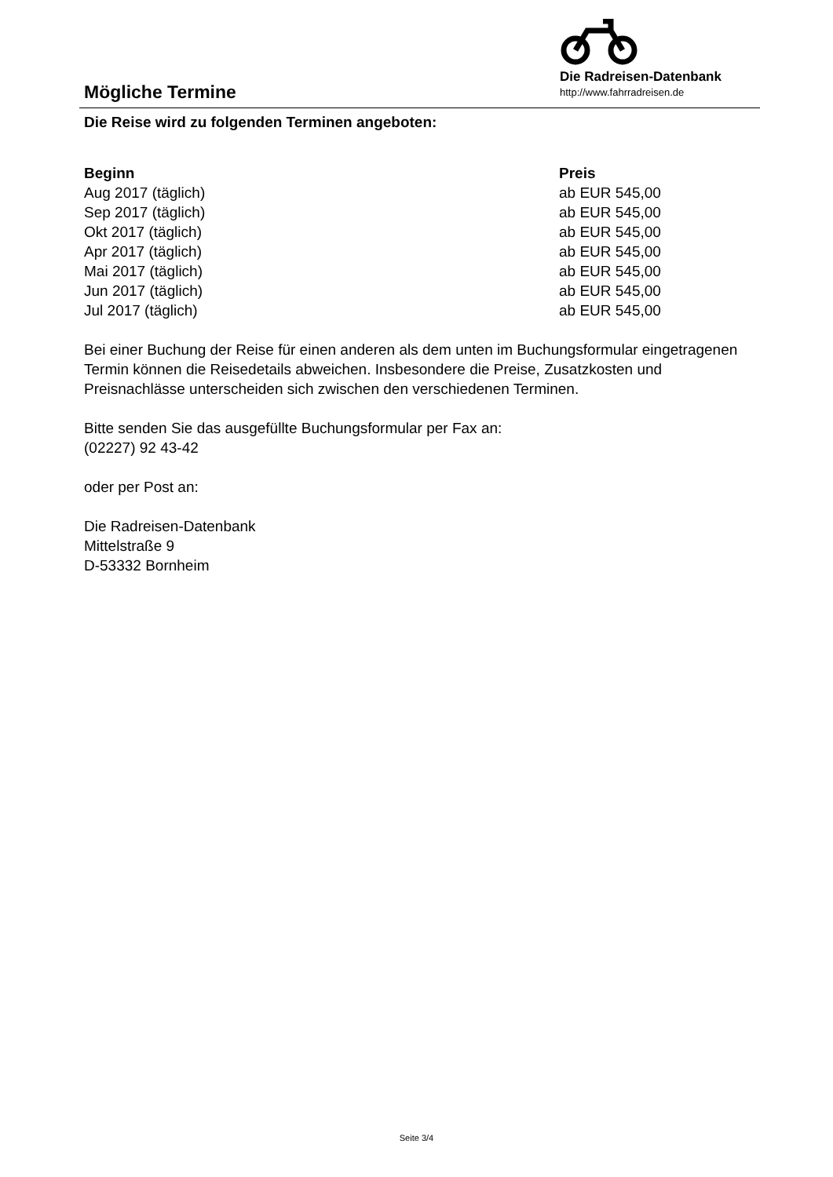Mögliche Termine
Die Radreisen-Datenbank
http://www.fahrradreisen.de
Die Reise wird zu folgenden Terminen angeboten:
| Beginn | Preis |
| --- | --- |
| Aug 2017 (täglich) | ab EUR 545,00 |
| Sep 2017 (täglich) | ab EUR 545,00 |
| Okt 2017 (täglich) | ab EUR 545,00 |
| Apr 2017 (täglich) | ab EUR 545,00 |
| Mai 2017 (täglich) | ab EUR 545,00 |
| Jun 2017 (täglich) | ab EUR 545,00 |
| Jul 2017 (täglich) | ab EUR 545,00 |
Bei einer Buchung der Reise für einen anderen als dem unten im Buchungsformular eingetragenen Termin können die Reisedetails abweichen. Insbesondere die Preise, Zusatzkosten und Preisnachlässe unterscheiden sich zwischen den verschiedenen Terminen.
Bitte senden Sie das ausgefüllte Buchungsformular per Fax an:
(02227) 92 43-42
oder per Post an:
Die Radreisen-Datenbank
Mittelstraße 9
D-53332 Bornheim
Seite 3/4